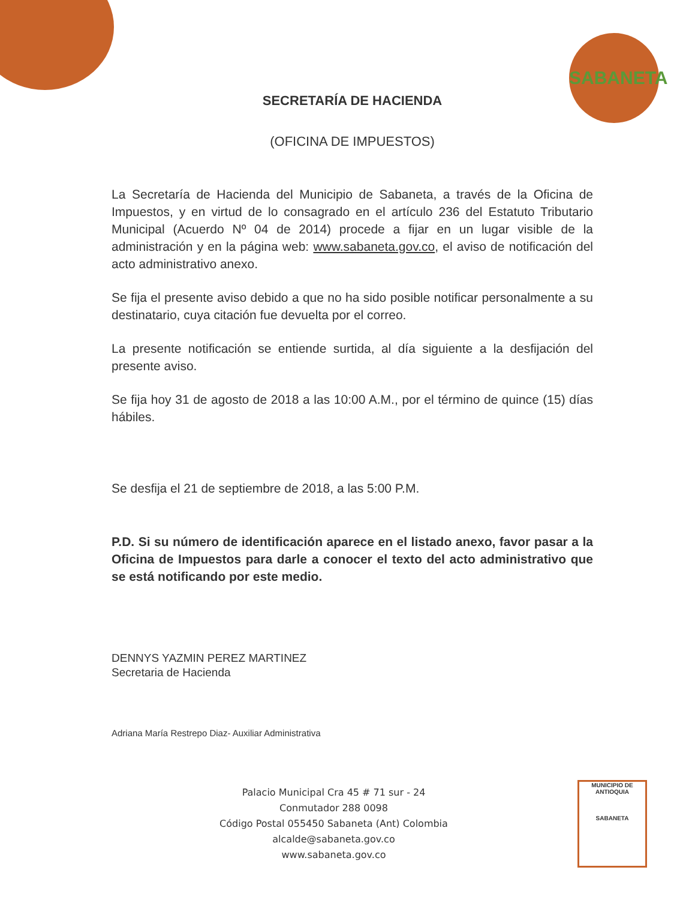SABANETA
SECRETARÍA DE HACIENDA
(OFICINA DE IMPUESTOS)
La Secretaría de Hacienda del Municipio de Sabaneta, a través de la Oficina de Impuestos, y en virtud de lo consagrado en el artículo 236 del Estatuto Tributario Municipal (Acuerdo Nº 04 de 2014) procede a fijar en un lugar visible de la administración y en la página web: www.sabaneta.gov.co, el aviso de notificación del acto administrativo anexo.
Se fija el presente aviso debido a que no ha sido posible notificar personalmente a su destinatario, cuya citación fue devuelta por el correo.
La presente notificación se entiende surtida, al día siguiente a la desfijación del presente aviso.
Se fija hoy 31 de agosto de 2018 a las 10:00 A.M., por el término de quince (15) días hábiles.
Se desfija el 21 de septiembre de 2018, a las 5:00 P.M.
P.D. Si su número de identificación aparece en el listado anexo, favor pasar a la Oficina de Impuestos para darle a conocer el texto del acto administrativo que se está notificando por este medio.
DENNYS YAZMIN PEREZ MARTINEZ
Secretaria de Hacienda
Adriana María Restrepo Diaz- Auxiliar Administrativa
Palacio Municipal Cra 45 # 71 sur - 24
Conmutador 288 0098
Código Postal 055450 Sabaneta (Ant) Colombia
alcalde@sabaneta.gov.co
www.sabaneta.gov.co
MUNICIPIO DE ANTIOQUIA
SABANETA